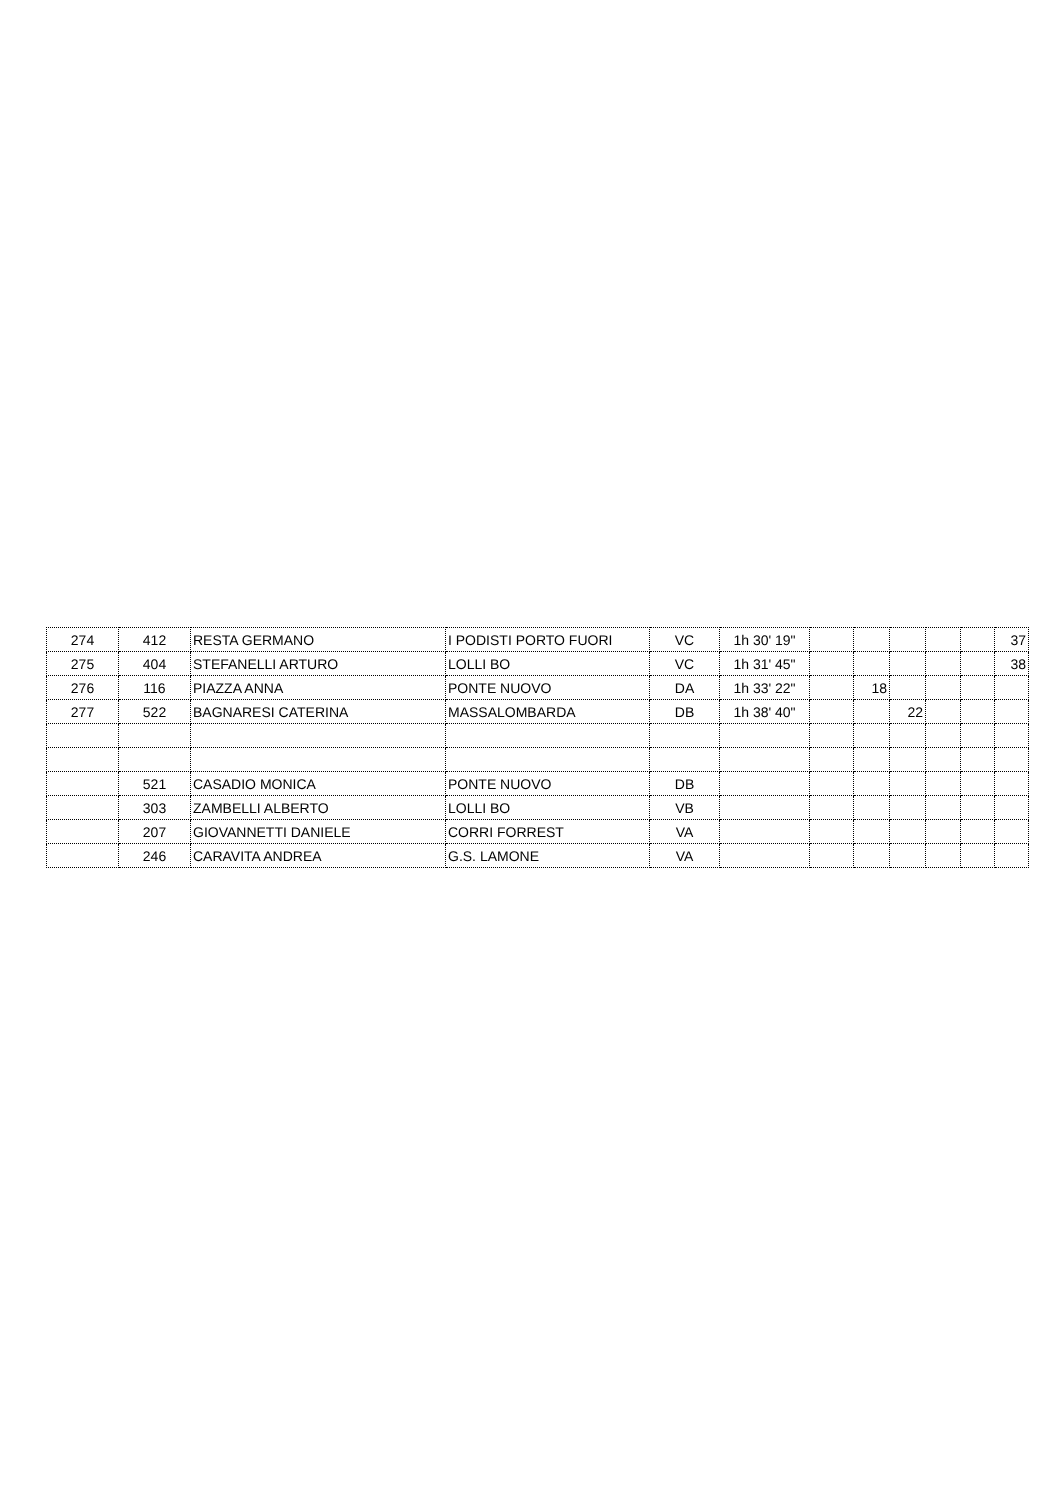| 274 | 412 | RESTA GERMANO | I PODISTI PORTO FUORI | VC | 1h 30' 19" | | | | | | 37 |
| 275 | 404 | STEFANELLI ARTURO | LOLLI BO | VC | 1h 31' 45" | | | | | | 38 |
| 276 | 116 | PIAZZA ANNA | PONTE NUOVO | DA | 1h 33' 22" | | 18 | | | | |
| 277 | 522 | BAGNARESI CATERINA | MASSALOMBARDA | DB | 1h 38' 40" | | | 22 | | | |
| | 521 | CASADIO MONICA | PONTE NUOVO | DB | | | | | | | |
| | 303 | ZAMBELLI ALBERTO | LOLLI BO | VB | | | | | | | |
| | 207 | GIOVANNETTI DANIELE | CORRI FORREST | VA | | | | | | | |
| | 246 | CARAVITA ANDREA | G.S. LAMONE | VA | | | | | | | |